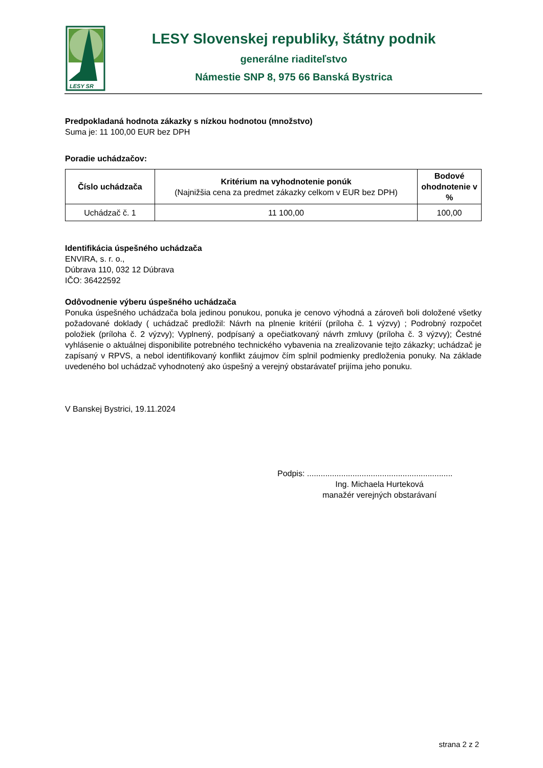LESY SR
LESY Slovenskej republiky, štátny podnik
generálne riaditeľstvo
Námestie SNP 8, 975 66 Banská Bystrica
Predpokladaná hodnota zákazky s nízkou hodnotou (množstvo)
Suma je: 11 100,00 EUR bez DPH
Poradie uchádzačov:
| Číslo uchádzača | Kritérium na vyhodnotenie ponúk (Najnižšia cena za predmet zákazky celkom v EUR bez DPH) | Bodové ohodnotenie v % |
| --- | --- | --- |
| Uchádzač č. 1 | 11 100,00 | 100,00 |
Identifikácia úspešného uchádzača
ENVIRA, s. r. o.,
Dúbrava 110, 032 12 Dúbrava
IČO: 36422592
Odôvodnenie výberu úspešného uchádzača
Ponuka úspešného uchádzača bola jedinou ponukou, ponuka je cenovo výhodná a zároveň boli doložené všetky požadované doklady ( uchádzač predložil: Návrh na plnenie kritérií (príloha č. 1 výzvy) ; Podrobný rozpočet položiek (príloha č. 2 výzvy); Vyplnený, podpísaný a opečiatkovaný návrh zmluvy (príloha č. 3 výzvy); Čestné vyhlásenie o aktuálnej disponibilite potrebného technického vybavenia na zrealizovanie tejto zákazky; uchádzač je zapísaný v RPVS, a nebol identifikovaný konflikt záujmov čím splnil podmienky predloženia ponuky. Na základe uvedeného bol uchádzač vyhodnotený ako úspešný a verejný obstarávateľ prijíma jeho ponuku.
V Banskej Bystrici, 19.11.2024
Podpis: ................................................................
Ing. Michaela Hurteková
manažér verejných obstarávaní
strana 2 z 2